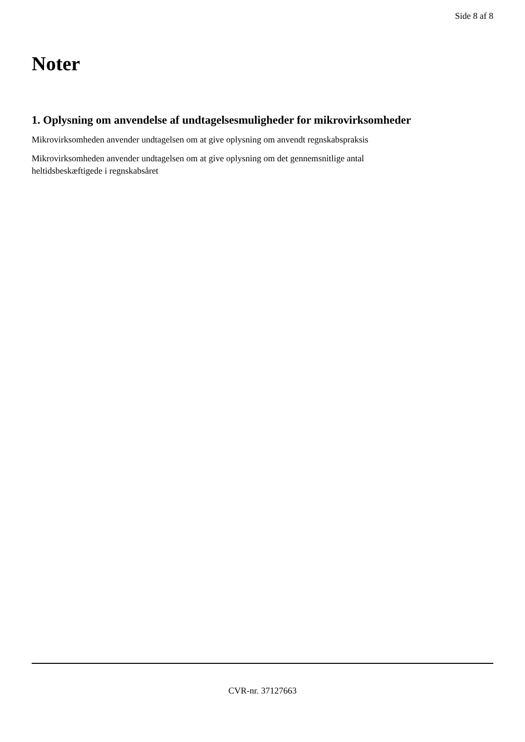Side 8 af 8
Noter
1. Oplysning om anvendelse af undtagelsesmuligheder for mikrovirksomheder
Mikrovirksomheden anvender undtagelsen om at give oplysning om anvendt regnskabspraksis
Mikrovirksomheden anvender undtagelsen om at give oplysning om det gennemsnitlige antal
heltidsbeskæftigede i regnskabsåret
CVR-nr. 37127663